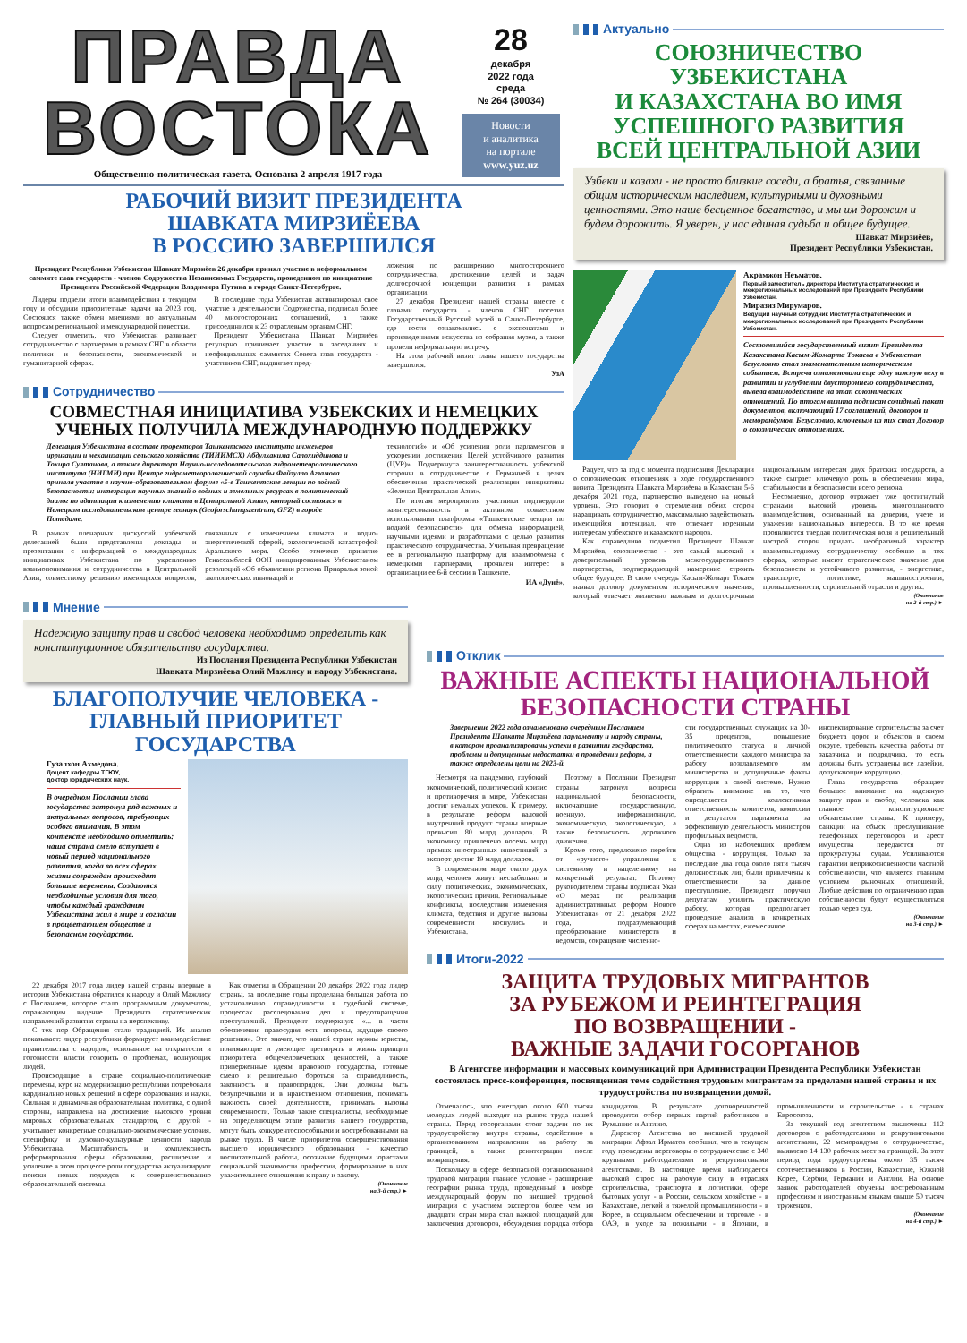ПРАВДА
ВОСТОКА
Общественно-политическая газета. Основана 2 апреля 1917 года
28
декабря
2022 года
среда
№ 264 (30034)
Новости
и аналитика
на портале
www.yuz.uz
РАБОЧИЙ ВИЗИТ ПРЕЗИДЕНТА
ШАВКАТА МИРЗИЁЕВА
В РОССИЮ ЗАВЕРШИЛСЯ
Президент Республики Узбекистан Шавкат Мирзиёев 26 декабря принял участие в неформальном саммите глав государств - членов Содружества Независимых Государств, проведенном по инициативе Президента Российской Федерации Владимира Путина в городе Санкт-Петербурге.
Лидеры подвели итоги взаимодействия в текущем году и обсудили приоритетные задачи на 2023 год. Состоялся также обмен мнениями по актуальным вопросам региональной и международной повестки.
Следует отметить, что Узбекистан развивает сотрудничество с партнерами в рамках СНГ в области политики и безопасности, экономической и гуманитарной сферах.
В последние годы Узбекистан активизировал свое участие в деятельности Содружества, подписал более 40 многосторонних соглашений, а также присоединился к 23 отраслевым органам СНГ.
Президент Узбекистана Шавкат Мирзиёев регулярно принимает участие в заседаниях и неофициальных саммитах Совета глав государств - участников СНГ, выдвигает пред-
ложения по расширению многостороннего сотрудничества, достижению целей и задач долгосрочной концепции развития в рамках организации.
27 декабря Президент нашей страны вместе с главами государств - членов СНГ посетил Государственный Русский музей в Санкт-Петербурге, где гости ознакомились с экспонатами и произведениями искусства из собрания музея, а также провели неформальную встречу.
На этом рабочий визит главы нашего государства завершился.
УзА
Сотрудничество
СОВМЕСТНАЯ ИНИЦИАТИВА УЗБЕКСКИХ И НЕМЕЦКИХ
УЧЕНЫХ ПОЛУЧИЛА МЕЖДУНАРОДНУЮ ПОДДЕРЖКУ
Делегация Узбекистана в составе проректоров Ташкентского института инженеров ирригации и механизации сельского хозяйства (ТИИИМСХ) Абдулхакима Салохиддинова и Тохира Султанова, а также директора Научно-исследовательского гидрометеорологического института (НИГМИ) при Центре гидрометеорологической службы Файзулло Агзамова приняла участие в научно-образовательном форуме «5-е Ташкентские лекции по водной безопасности: интеграция научных знаний о водных и земельных ресурсах в политический диалог по адаптации к изменению климата в Центральной Азии», который состоялся в Немецком исследовательском центре геонаук (Geoforschungszentrum, GFZ) в городе Потсдаме.
В рамках пленарных дискуссий узбекской делегацией были представлены доклады и презентации с информацией о международных инициативах Узбекистана по укреплению взаимопонимания и сотрудничества в Центральной Азии, совместному решению имеющихся вопросов, связанных с изменением климата и водно-энергетической сферой, экологической катастрофой Аральского моря. Особо отмечено принятие Генассамблеей ООН инициированных Узбекистаном резолюций «Об объявлении региона Приаралья зоной экологических инноваций и
технологий» и «Об усилении роли парламентов в ускорении достижения Целей устойчивого развития (ЦУР)». Подчеркнута заинтересованность узбекской стороны в сотрудничестве с Германией в целях обеспечения практической реализации инициативы «Зеленая Центральная Азия».
По итогам мероприятия участники подтвердили заинтересованность в активном совместном использовании платформы «Ташкентские лекции по водной безопасности» для обмена информацией, научными идеями и разработками с целью развития практического сотрудничества. Учитывая превращение ее в региональную платформу для взаимообмена с немецкими партнерами, проявлен интерес к организации ее 6-й сессии в Ташкенте.
ИА «Дунё».
Мнение
Надежную защиту прав и свобод человека необходимо определить как конституционное обязательство государства.
Из Послания Президента Республики Узбекистан
Шавката Мирзиёева Олий Мажлису и народу Узбекистана.
БЛАГОПОЛУЧИЕ ЧЕЛОВЕКА -
ГЛАВНЫЙ ПРИОРИТЕТ
ГОСУДАРСТВА
Гузалхон Ахмедова.
Доцент кафедры ТГЮУ,
доктор юридических наук.
В очередном Послании глава государства затронул ряд важных и актуальных вопросов, требующих особого внимания. В этом контексте необходимо отметить: наша страна смело вступает в новый период национального развития, когда во всех сферах жизни сограждан происходят большие перемены. Создаются необходимые условия для того, чтобы каждый гражданин Узбекистана жил в мире и согласии в процветающем обществе и безопасном государстве.
22 декабря 2017 года лидер нашей страны впервые в истории Узбекистана обратился к народу и Олий Мажлису с Посланием, которое стало программным документом, отражающим видение Президента стратегических направлений развития страны на перспективу.
С тех пор Обращения стали традицией. Их анализ показывает: лидер республики формирует взаимодействие правительства с народом, основанное на открытости и готовности власти говорить о проблемах, волнующих людей.
Происходящие в стране социально-политические перемены, курс на модернизацию республики потребовали кардинально новых решений в сфере образования и науки. Сильная и динамичная образовательная политика, с одной стороны, направлена на достижение высокого уровня мировых образовательных стандартов, с другой - учитывает конкретные социально-экономические условия, специфику и духовно-культурные ценности народа Узбекистана. Масштабность и комплексность реформирования сферы образования, расширение и усиление в этом процессе роли государства актуализируют поиски новых подходов к совершенствованию образовательной системы.
Как отметил в Обращении 20 декабря 2022 года лидер страны, за последние годы проделана большая работа по установлению справедливости в судебной системе, процессах расследования дел и предотвращения преступлений. Президент подчеркнул: «... в части обеспечения правосудия есть вопросы, ждущие своего решения». Это значит, что нашей стране нужны юристы, понимающие и умеющие претворять в жизнь принцип приоритета общечеловеческих ценностей, а также приверженные идеям правового государства, готовые смело и решительно бороться за справедливость, законность и правопорядок. Они должны быть безупречными и в нравственном отношении, понимать важность своей деятельности, принимать вызовы современности. Только такие специалисты, необходимые на определяющем этапе развития нашего государства, могут быть конкурентоспособными и востребованными на рынке труда. В числе приоритетов совершенствования высшего юридического образования - качество воспитательной работы, осознание будущими юристами социальной значимости профессии, формирование в них уважительного отношения к праву и закону.
(Окончание
на 3-й стр.) ►
Актуально
СОЮЗНИЧЕСТВО
УЗБЕКИСТАНА
И КАЗАХСТАНА ВО ИМЯ
УСПЕШНОГО РАЗВИТИЯ
ВСЕЙ ЦЕНТРАЛЬНОЙ АЗИИ
Узбеки и казахи - не просто близкие соседи, а братья, связанные общим историческим наследием, культурными и духовными ценностями. Это наше бесценное богатство, и мы им дорожим и будем дорожить. Я уверен, у нас единая судьба и общее будущее.
Шавкат Мирзиёев,
Президент Республики Узбекистан.
Акрамжон Неъматов.
Первый заместитель директора Института стратегических и межрегиональных исследований при Президенте Республики Узбекистан.
Миразиз Мирумаров.
Ведущий научный сотрудник Института стратегических и межрегиональных исследований при Президенте Республики Узбекистан.
Состоявшийся государственный визит Президента Казахстана Касым-Жомарта Токаева в Узбекистан безусловно стал знаменательным историческим событием. Встреча ознаменовала еще одну важную веху в развитии и углублении двустороннего сотрудничества, вывела взаимодействие на этап союзнических отношений. По итогам визита подписан солидный пакет документов, включающий 17 соглашений, договоров и меморандумов. Безусловно, ключевым из них стал Договор о союзнических отношениях.
Радует, что за год с момента подписания Декларации о союзнических отношениях в ходе государственного визита Президента Шавката Мирзиёева в Казахстан 5-6 декабря 2021 года, партнерство выведено на новый уровень. Это говорит о стремлении обеих сторон наращивать сотрудничество, максимально задействовать имеющийся потенциал, что отвечает коренным интересам узбекского и казахского народов.
Как справедливо подметил Президент Шавкат Мирзиёев, союзничество - это самый высокий и доверительный уровень межгосударственного партнерства, подтверждающий намерение строить общее будущее. В свою очередь Касым-Жомарт Токаев назвал договор документом исторического значения, который отвечает жизненно важным и долгосрочным национальным интересам двух братских государств, а также сыграет ключевую роль в обеспечении мира, стабильности и безопасности всего региона.
Несомненно, договор отражает уже достигнутый странами высокий уровень многопланового взаимодействия, основанный на доверии, учете и уважении национальных интересов. В то же время проявляются твердая политическая воля и решительный настрой сторон придать необратимый характер взаимовыгодному сотрудничеству особенно в тех сферах, которые имеют стратегическое значение для безопасности и устойчивого развития, - энергетике, транспорте, логистике, машиностроении, промышленности, строительной отрасли и других.
(Окончание
на 2-й стр.) ►
Отклик
ВАЖНЫЕ АСПЕКТЫ НАЦИОНАЛЬНОЙ
БЕЗОПАСНОСТИ СТРАНЫ
Завершение 2022 года ознаменовано очередным Посланием Президента Шавката Мирзиёева парламенту и народу страны, в котором проанализированы успехи в развитии государства, проблемы и допущенные недостатки в проведении реформ, а также определены цели на 2023-й.
Несмотря на пандемию, глубокий экономический, политический кризис и противоречия в мире, Узбекистан достиг немалых успехов. К примеру, в результате реформ валовой внутренний продукт страны впервые превысил 80 млрд долларов. В экономику привлечено восемь млрд прямых иностранных инвестиций, а экспорт достиг 19 млрд долларов.
В современном мире около двух млрд человек живут нестабильно в силу политических, экономических, экологических причин. Региональные конфликты, последствия изменения климата, бедствия и другие вызовы современности коснулись и Узбекистана.
Поэтому в Послании Президент страны затронул вопросы национальной безопасности, включающие государственную, военную, информационную, экономическую, экологическую, а также безопасность дорожного движения.
Кроме того, предложено перейти от «ручного» управления к системному и нацеленному на конкретный результат. Поэтому руководителем страны подписан Указ «О мерах по реализации административных реформ Нового Узбекистана» от 21 декабря 2022 года, подразумевающий преобразование министерств и ведомств, сокращение численно-
сти государственных служащих на 30-35 процентов, повышение политического статуса и личной ответственности каждого министра за работу возглавляемого им министерства и допущенные факты коррупции в своей системе. Нужно обратить внимание на то, что определяется коллективная ответственность комитетов, комиссии и депутатов парламента за эффективную деятельность министров профильных ведомств.
Одна из наболевших проблем общества - коррупция. Только за последние два года около пяти тысяч должностных лиц были привлечены к ответственности за данное преступление. Президент поручил депутатам усилить практическую работу, которая предполагает проведение анализа в конкретных сферах на местах, ежемесячное
инспектирование строительства за счет бюджета дорог и объектов в своем округе, требовать качества работы от заказчика и подрядчика, то есть должны быть устранены все лазейки, допускающие коррупцию.
Глава государства обращает большое внимание на надежную защиту прав и свобод человека как главное конституционное обязательство страны. К примеру, санкции на обыск, прослушивание телефонных переговоров и арест имущества передаются от прокуратуры судам. Усиливаются гарантии неприкосновенности частной собственности, что является главным условием рыночных отношений. Любые действия по ограничению прав собственности будут осуществляться только через суд.
(Окончание
на 3-й стр.) ►
Итоги-2022
ЗАЩИТА ТРУДОВЫХ МИГРАНТОВ
ЗА РУБЕЖОМ И РЕИНТЕГРАЦИЯ
ПО ВОЗВРАЩЕНИИ -
ВАЖНЫЕ ЗАДАЧИ ГОСОРГАНОВ
В Агентстве информации и массовых коммуникаций при Администрации Президента Республики Узбекистан состоялась пресс-конференция, посвященная теме содействия трудовым мигрантам за пределами нашей страны и их трудоустройства по возвращении домой.
Отмечалось, что ежегодно около 600 тысяч молодых людей выходят на рынок труда нашей страны. Перед госорганами стоят задачи по их трудоустройству внутри страны, содействию в организованном направлении на работу за границей, а также реинтеграции после возвращения.
Поскольку в сфере безопасной организованной трудовой миграции главное условие - расширение географии рынка труда, проведенный в ноябре международный форум по внешней трудовой миграции с участием экспертов более чем из двадцати стран мира стал важной площадкой для заключения договоров, обсуждения порядка отбора кандидатов. В результате договоренностей проводится отбор первых партий работников в Румынию и Англию.
Директор Агентства по внешней трудовой миграции Афзал Ирматов сообщил, что в текущем году проведены переговоры о сотрудничестве с 340 крупными работодателями и рекрутинговыми агентствами. В настоящее время наблюдается высокий спрос на рабочую силу в отраслях строительства, транспорта и логистики, сфере бытовых услуг - в России, сельском хозяйстве - в Казахстане, легкой и тяжелой промышленности - в Корее, в социальном обеспечении и торговле - в ОАЭ, в уходе за пожилыми - в Японии, в промышленности и строительстве - в странах Евросоюза.
За текущий год агентством заключены 112 договоров с работодателями и рекрутинговыми агентствами, 22 меморандума о сотрудничестве, выявлено 14 130 рабочих мест за границей. За этот период года трудоустроены около 35 тысяч соотечественников в России, Казахстане, Южной Корее, Сербии, Германии и Англии. На основе заявок работодателей обучены востребованным профессиям и иностранным языкам свыше 50 тысяч труженков.
(Окончание
на 4-й стр.) ►